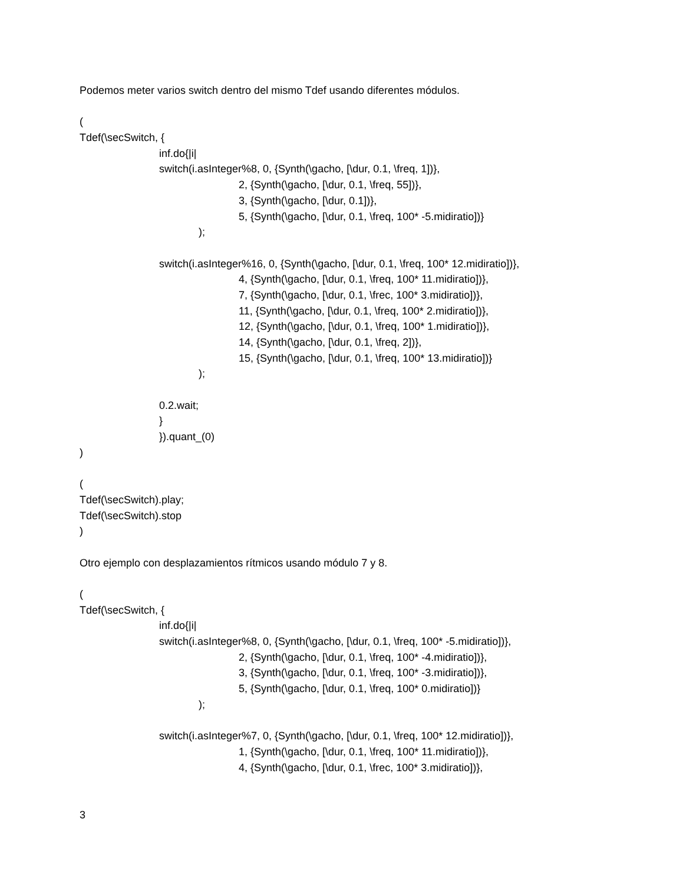Podemos meter varios switch dentro del mismo Tdef usando diferentes módulos.
(
Tdef(\secSwitch, {
inf.do{|i|
switch(i.asInteger%8, 0, {Synth(\gacho, [\dur, 0.1, \freq, 1])},
2, {Synth(\gacho, [\dur, 0.1, \freq, 55])},
3, {Synth(\gacho, [\dur, 0.1])},
5, {Synth(\gacho, [\dur, 0.1, \freq, 100* -5.midiratio])}
);
switch(i.asInteger%16, 0, {Synth(\gacho, [\dur, 0.1, \freq, 100* 12.midiratio])},
4, {Synth(\gacho, [\dur, 0.1, \freq, 100* 11.midiratio])},
7, {Synth(\gacho, [\dur, 0.1, \frec, 100* 3.midiratio])},
11, {Synth(\gacho, [\dur, 0.1, \freq, 100* 2.midiratio])},
12, {Synth(\gacho, [\dur, 0.1, \freq, 100* 1.midiratio])},
14, {Synth(\gacho, [\dur, 0.1, \freq, 2])},
15, {Synth(\gacho, [\dur, 0.1, \freq, 100* 13.midiratio])}
);
0.2.wait;
}
}).quant_(0)
)
(
Tdef(\secSwitch).play;
Tdef(\secSwitch).stop
)
Otro ejemplo con desplazamientos rítmicos usando módulo 7 y 8.
(
Tdef(\secSwitch, {
inf.do{|i|
switch(i.asInteger%8, 0, {Synth(\gacho, [\dur, 0.1, \freq, 100* -5.midiratio])},
2, {Synth(\gacho, [\dur, 0.1, \freq, 100* -4.midiratio])},
3, {Synth(\gacho, [\dur, 0.1, \freq, 100* -3.midiratio])},
5, {Synth(\gacho, [\dur, 0.1, \freq, 100* 0.midiratio])}
);
switch(i.asInteger%7, 0, {Synth(\gacho, [\dur, 0.1, \freq, 100* 12.midiratio])},
1, {Synth(\gacho, [\dur, 0.1, \freq, 100* 11.midiratio])},
4, {Synth(\gacho, [\dur, 0.1, \frec, 100* 3.midiratio])},
3